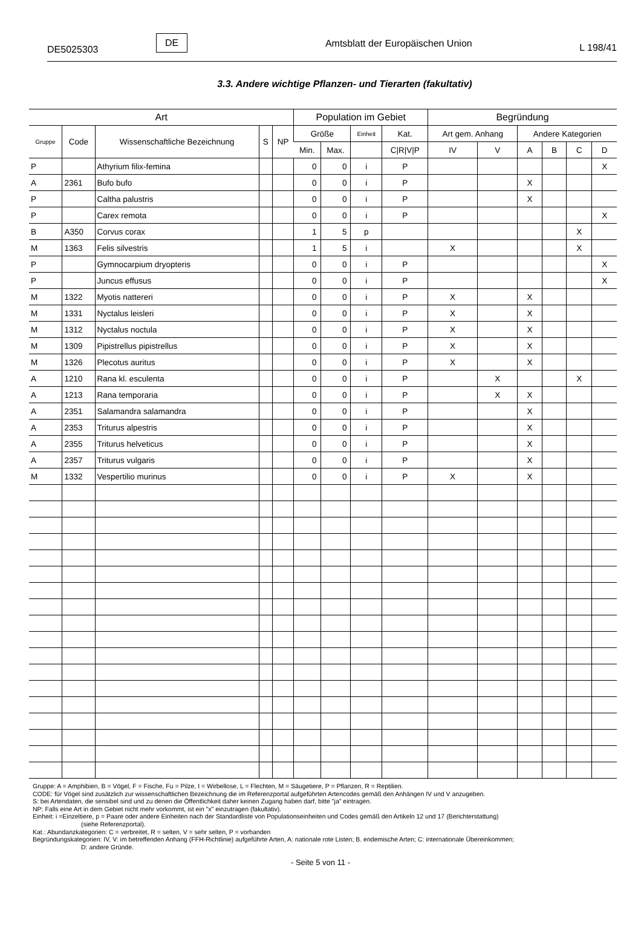DE5025303 DE Amtsblatt der Europäischen Union L 198/41
3.3. Andere wichtige Pflanzen- und Tierarten (fakultativ)
| Art | | | | | Population im Gebiet | | | | Begründung | | | | | |
| --- | --- | --- | --- | --- | --- | --- | --- | --- | --- | --- | --- | --- | --- | --- |
| Gruppe | Code | Wissenschaftliche Bezeichnung | S | NP | Größe | | Einheit | Kat. | Art gem. Anhang | | Andere Kategorien | | | |
| | | | | | Min. | Max. | | C/R/V/P | IV | V | A | B | C | D |
| P | | Athyrium filix-femina | | | 0 | 0 | i | P | | | | | | X |
| A | 2361 | Bufo bufo | | | 0 | 0 | i | P | | | X | | | |
| P | | Caltha palustris | | | 0 | 0 | i | P | | | X | | | |
| P | | Carex remota | | | 0 | 0 | i | P | | | | | | X |
| B | A350 | Corvus corax | | | 1 | 5 | p | | | | | | X | |
| M | 1363 | Felis silvestris | | | 1 | 5 | i | | X | | | | X | |
| P | | Gymnocarpium dryopteris | | | 0 | 0 | i | P | | | | | | X |
| P | | Juncus effusus | | | 0 | 0 | i | P | | | | | | X |
| M | 1322 | Myotis nattereri | | | 0 | 0 | i | P | X | | X | | | |
| M | 1331 | Nyctalus leisleri | | | 0 | 0 | i | P | X | | X | | | |
| M | 1312 | Nyctalus noctula | | | 0 | 0 | i | P | X | | X | | | |
| M | 1309 | Pipistrellus pipistrellus | | | 0 | 0 | i | P | X | | X | | | |
| M | 1326 | Plecotus auritus | | | 0 | 0 | i | P | X | | X | | | |
| A | 1210 | Rana kl. esculenta | | | 0 | 0 | i | P | | X | | | X | |
| A | 1213 | Rana temporaria | | | 0 | 0 | i | P | | X | X | | | |
| A | 2351 | Salamandra salamandra | | | 0 | 0 | i | P | | | X | | | |
| A | 2353 | Triturus alpestris | | | 0 | 0 | i | P | | | X | | | |
| A | 2355 | Triturus helveticus | | | 0 | 0 | i | P | | | X | | | |
| A | 2357 | Triturus vulgaris | | | 0 | 0 | i | P | | | X | | | |
| M | 1332 | Vespertilio murinus | | | 0 | 0 | i | P | X | | X | | | |
Gruppe: A = Amphibien, B = Vögel, F = Fische, Fu = Pilze, I = Wirbellose, L = Flechten, M = Säugetiere, P = Pflanzen, R = Reptilien.
CODE: für Vögel sind zusätzlich zur wissenschaftlichen Bezeichnung die im Referenzportal aufgeführten Artencodes gemäß den Anhängen IV und V anzugeben.
S: bei Artendaten, die sensibel sind und zu denen die Öffentlichkeit daher keinen Zugang haben darf, bitte "ja" eintragen.
NP: Falls eine Art in dem Gebiet nicht mehr vorkommt, ist ein "x" einzutragen (fakultativ).
Einheit: i =Einzeltiere, p = Paare oder andere Einheiten nach der Standardliste von Populationseinheiten und Codes gemäß den Artikeln 12 und 17 (Berichterstattung)
(siehe Referenzportal).
Kat.: Abundanzkategorien: C = verbreitet, R = selten, V = sehr selten, P = vorhanden
Begründungskategorien: IV, V: im betreffenden Anhang (FFH-Richtlinie) aufgeführte Arten, A: nationale rote Listen; B. endemische Arten; C: internationale Übereinkommen;
D: andere Gründe.
- Seite 5 von 11 -